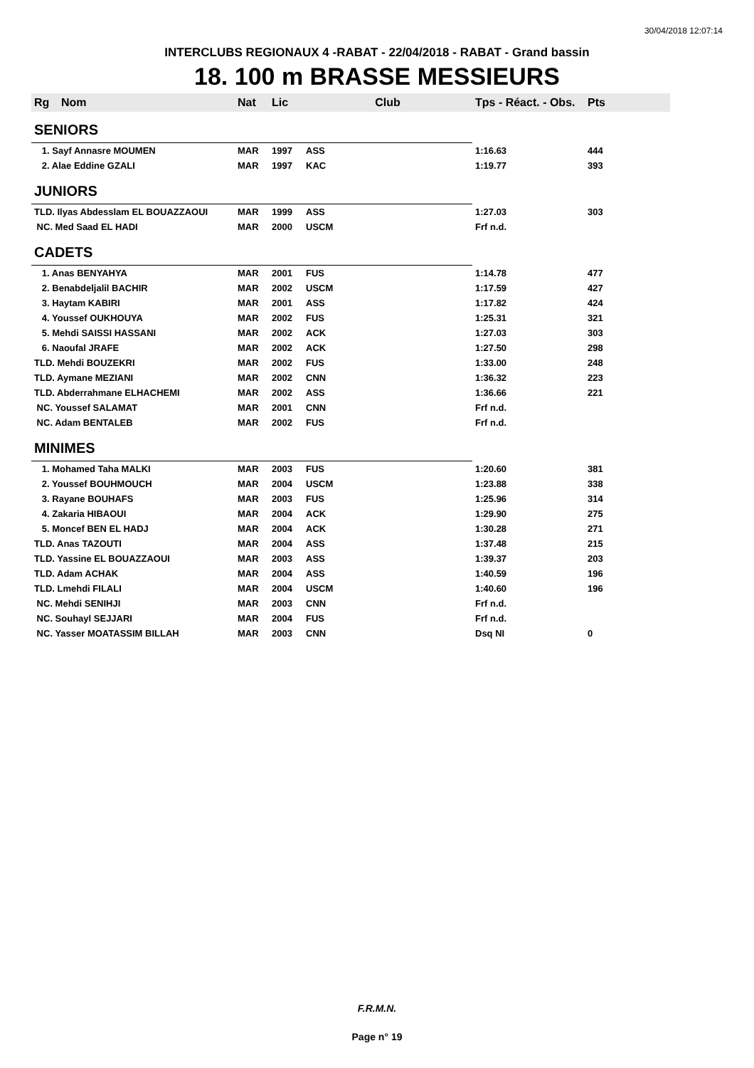30/04/2018 12:07:14
INTERCLUBS REGIONAUX 4 -RABAT - 22/04/2018 - RABAT - Grand bassin
18. 100 m BRASSE MESSIEURS
| Rg | Nom | Nat | Lic | Club | Tps - Réact. - Obs. | Pts |
| --- | --- | --- | --- | --- | --- | --- |
| SENIORS | | | | | | |
| 1. Sayf Annasre MOUMEN | | MAR | 1997 | ASS | 1:16.63 | 444 |
| 2. Alae Eddine GZALI | | MAR | 1997 | KAC | 1:19.77 | 393 |
| JUNIORS | | | | | | |
| TLD. Ilyas Abdesslam EL BOUAZZAOUI | | MAR | 1999 | ASS | 1:27.03 | 303 |
| NC. Med Saad EL HADI | | MAR | 2000 | USCM | Frf n.d. | |
| CADETS | | | | | | |
| 1. Anas BENYAHYA | | MAR | 2001 | FUS | 1:14.78 | 477 |
| 2. Benabdeljalil BACHIR | | MAR | 2002 | USCM | 1:17.59 | 427 |
| 3. Haytam KABIRI | | MAR | 2001 | ASS | 1:17.82 | 424 |
| 4. Youssef OUKHOUYA | | MAR | 2002 | FUS | 1:25.31 | 321 |
| 5. Mehdi SAISSI HASSANI | | MAR | 2002 | ACK | 1:27.03 | 303 |
| 6. Naoufal JRAFE | | MAR | 2002 | ACK | 1:27.50 | 298 |
| TLD. Mehdi BOUZEKRI | | MAR | 2002 | FUS | 1:33.00 | 248 |
| TLD. Aymane MEZIANI | | MAR | 2002 | CNN | 1:36.32 | 223 |
| TLD. Abderrahmane ELHACHEMI | | MAR | 2002 | ASS | 1:36.66 | 221 |
| NC. Youssef SALAMAT | | MAR | 2001 | CNN | Frf n.d. | |
| NC. Adam BENTALEB | | MAR | 2002 | FUS | Frf n.d. | |
| MINIMES | | | | | | |
| 1. Mohamed Taha MALKI | | MAR | 2003 | FUS | 1:20.60 | 381 |
| 2. Youssef BOUHMOUCH | | MAR | 2004 | USCM | 1:23.88 | 338 |
| 3. Rayane BOUHAFS | | MAR | 2003 | FUS | 1:25.96 | 314 |
| 4. Zakaria HIBAOUI | | MAR | 2004 | ACK | 1:29.90 | 275 |
| 5. Moncef BEN EL HADJ | | MAR | 2004 | ACK | 1:30.28 | 271 |
| TLD. Anas TAZOUTI | | MAR | 2004 | ASS | 1:37.48 | 215 |
| TLD. Yassine EL BOUAZZAOUI | | MAR | 2003 | ASS | 1:39.37 | 203 |
| TLD. Adam ACHAK | | MAR | 2004 | ASS | 1:40.59 | 196 |
| TLD. Lmehdi FILALI | | MAR | 2004 | USCM | 1:40.60 | 196 |
| NC. Mehdi SENIHJI | | MAR | 2003 | CNN | Frf n.d. | |
| NC. Souhayl SEJJARI | | MAR | 2004 | FUS | Frf n.d. | |
| NC. Yasser MOATASSIM BILLAH | | MAR | 2003 | CNN | Dsq NI | 0 |
F.R.M.N.
Page n° 19